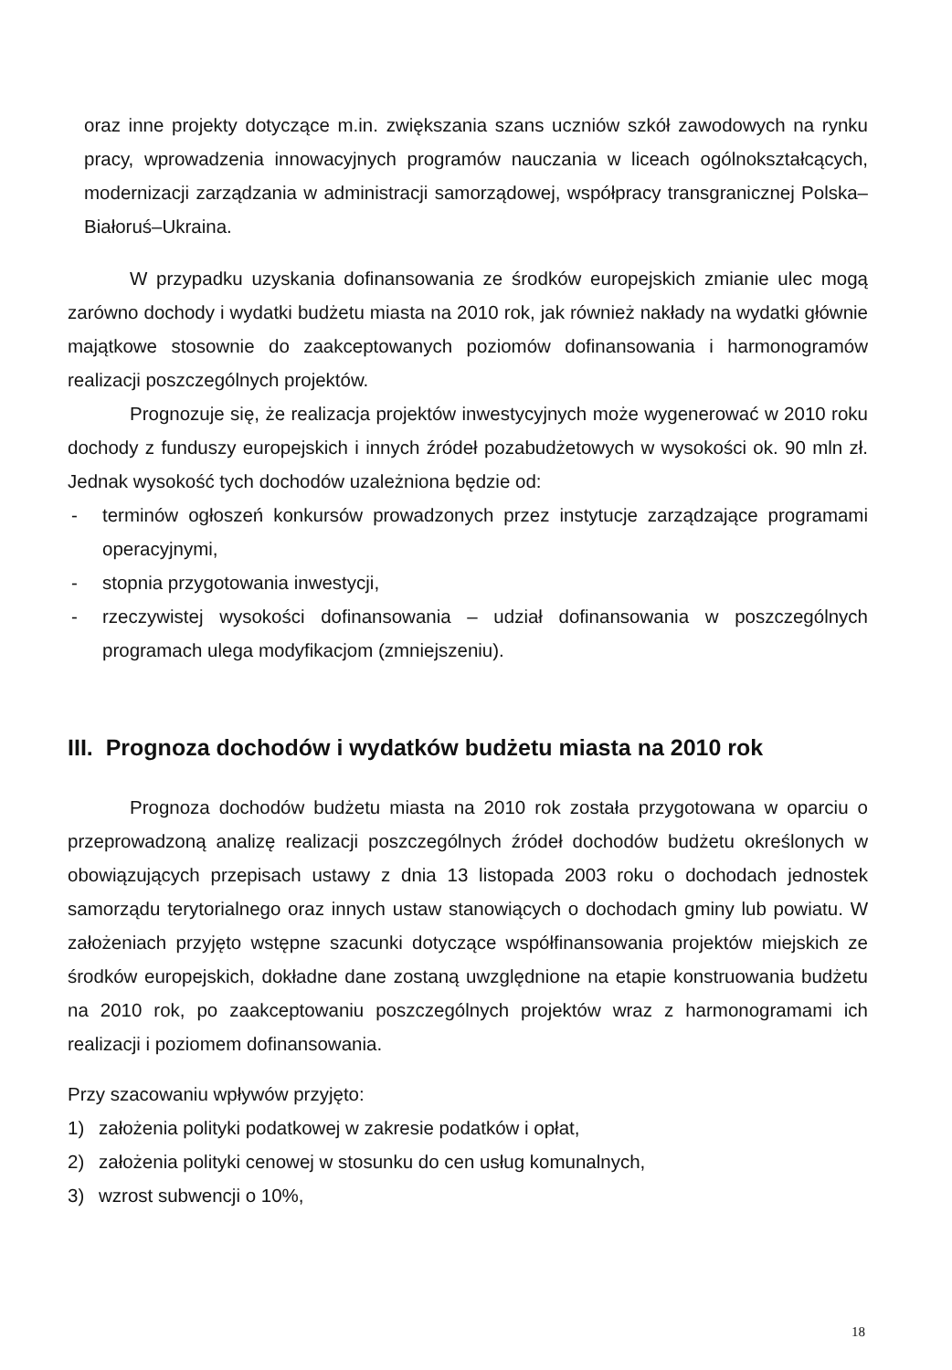oraz inne projekty dotyczące m.in. zwiększania szans uczniów szkół zawodowych na rynku pracy, wprowadzenia innowacyjnych programów nauczania w liceach ogólnokształcących, modernizacji zarządzania w administracji samorządowej, współpracy transgranicznej Polska–Białoruś–Ukraina.
W przypadku uzyskania dofinansowania ze środków europejskich zmianie ulec mogą zarówno dochody i wydatki budżetu miasta na 2010 rok, jak również nakłady na wydatki głównie majątkowe stosownie do zaakceptowanych poziomów dofinansowania i harmonogramów realizacji poszczególnych projektów.
Prognozuje się, że realizacja projektów inwestycyjnych może wygenerować w 2010 roku dochody z funduszy europejskich i innych źródeł pozabudżetowych w wysokości ok. 90 mln zł. Jednak wysokość tych dochodów uzależniona będzie od:
- terminów ogłoszeń konkursów prowadzonych przez instytucje zarządzające programami operacyjnymi,
- stopnia przygotowania inwestycji,
- rzeczywistej wysokości dofinansowania – udział dofinansowania w poszczególnych programach ulega modyfikacjom (zmniejszeniu).
III. Prognoza dochodów i wydatków budżetu miasta na 2010 rok
Prognoza dochodów budżetu miasta na 2010 rok została przygotowana w oparciu o przeprowadzoną analizę realizacji poszczególnych źródeł dochodów budżetu określonych w obowiązujących przepisach ustawy z dnia 13 listopada 2003 roku o dochodach jednostek samorządu terytorialnego oraz innych ustaw stanowiących o dochodach gminy lub powiatu. W założeniach przyjęto wstępne szacunki dotyczące współfinansowania projektów miejskich ze środków europejskich, dokładne dane zostaną uwzględnione na etapie konstruowania budżetu na 2010 rok, po zaakceptowaniu poszczególnych projektów wraz z harmonogramami ich realizacji i poziomem dofinansowania.
Przy szacowaniu wpływów przyjęto:
1) założenia polityki podatkowej w zakresie podatków i opłat,
2) założenia polityki cenowej w stosunku do cen usług komunalnych,
3) wzrost subwencji o 10%,
18